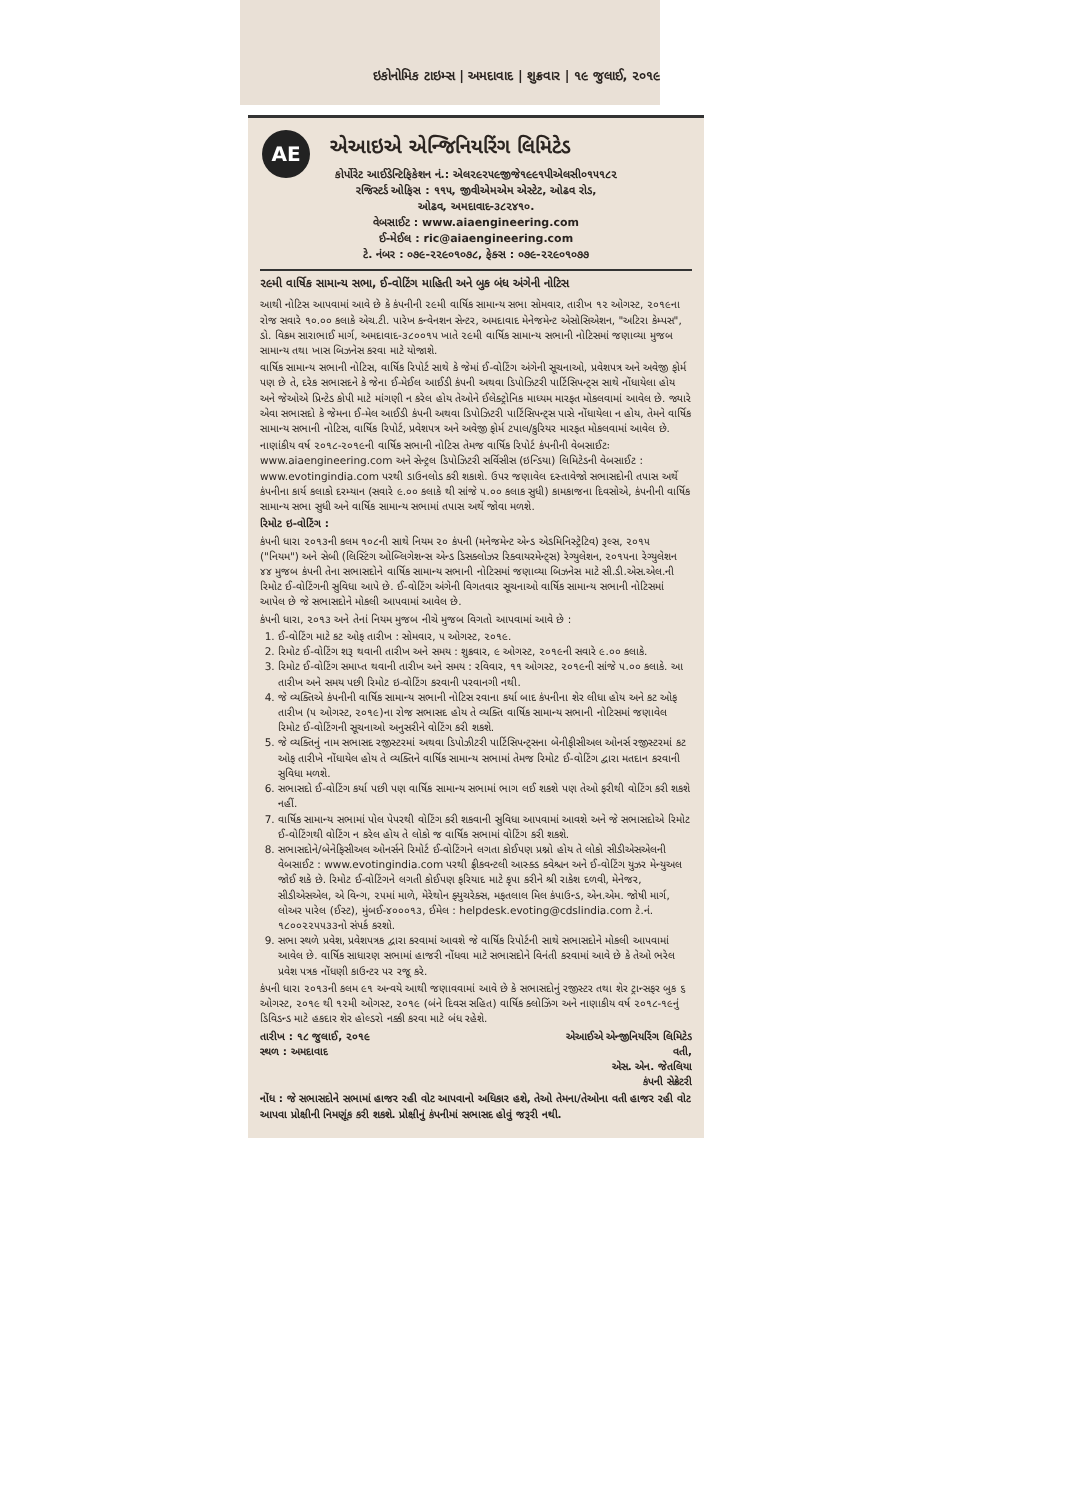ઇકોનોમિક ટાઇમ્સ | અમદાવાદ | શુક્રવાર | ૧૯ જુલાઈ, ૨૦૧૯
AE
એઆઇએ એન્જિનિયરિંગ લિમિટેડ
કોર્પોરેટ આઈડેન્ટિફિકેશન નં.: એલ૨૯૨૫૯જીજે૧૯૯૧પીએલસી૦૧૫૧૮૨
રજિસ્ટર્ડ ઓફિસ : ૧૧૫, જીવીએમએમ એસ્ટેટ, ઓઢવ રોડ,
ઓઢવ, અમદાવાદ-૩૮૨૪૧૦.
વેબસાઈટ : www.aiaengineering.com
ઈ-મેઈલ : ric@aiaengineering.com
ટે. નંબર : ૦૭૯-૨૨૯૦૧૦૭૮, ફેક્સ : ૦૭૯-૨૨૯૦૧૦૭૭
૨૯મી વાર્ષિક સામાન્ય સભા, ઈ-વોટિંગ માહિતી અને બુક બંધ અંગેની નોટિસ
આથી નોટિસ આપવામાં આવે છે કે કંપનીની ૨૯મી વાર્ષિક સામાન્ય સભા સોમવાર, તારીખ ૧૨ ઓગસ્ટ, ૨૦૧૯ના રોજ સવારે ૧૦.૦૦ કલાકે એચ.ટી. પારેખ કન્વેનશન સેન્ટર, અમદાવાદ મેનેજમેન્ટ એસોસિએશન, "અટિરા કેમ્પસ", ડો. વિક્રમ સારાભાઈ માર્ગ, અમદાવાદ-૩૮૦૦૧૫ ખાતે ૨૯મી વાર્ષિક સામાન્ય સભાની નોટિસમાં જણાવ્યા મુજબ સામાન્ય તથા ખાસ બિઝનેસ કરવા માટે યોજાશે.
વાર્ષિક સામાન્ય સભાની નોટિસ, વાર્ષિક રિપોર્ટ સાથે કે જેમાં ઈ-વોટિંગ અંગેની સૂચનાઓ, પ્રવેશપત્ર અને અવેજી ફોર્મ પણ છે તે, દરેક સભાસદને કે જેના ઈ-મેઈલ આઈડી કંપની અથવા ડિપોઝિટરી પાર્ટિસિપન્ટ્સ સાથે નોંધાયેલા હોય અને જેઓએ પ્રિન્ટેડ કોપી માટે માંગણી ન કરેલ હોય તેઓને ઈલેક્ટ્રોનિક માધ્યમ મારફત મોકલવામાં આવેલ છે. જ્યારે એવા સભાસદો કે જેમના ઈ-મેલ આઈડી કંપની અથવા ડિપોઝિટરી પાર્ટિસિપન્ટ્સ પાસે નોંધાયેલા ન હોય, તેમને વાર્ષિક સામાન્ય સભાની નોટિસ, વાર્ષિક રિપોર્ટ, પ્રવેશપત્ર અને અવેજી ફોર્મ ટપાલ/કુરિયર મારફત મોકલવામાં આવેલ છે.
નાણાંકીય વર્ષ ૨૦૧૮-૨૦૧૯ની વાર્ષિક સભાની નોટિસ તેમજ વાર્ષિક રિપોર્ટ કંપનીની વેબસાઈટઃ www.aiaengineering.com અને સેન્ટ્રલ ડિપોઝિટરી સર્વિસીસ (ઇન્ડિયા) લિમિટેડની વેબસાઈટ : www.evotingindia.com પરથી ડાઉનલોડ કરી શકાશે. ઉપર જણાવેલ દસ્તાવેજો સભાસદોની તપાસ અર્થે કંપનીના કાર્ય કલાકો દરમ્યાન (સવારે ૯.૦૦ કલાકે થી સાંજે ૫.૦૦ કલાક સુધી) કામકાજના દિવસોએ, કંપનીની વાર્ષિક સામાન્ય સભા સુધી અને વાર્ષિક સામાન્ય સભામાં તપાસ અર્થે જોવા મળશે.
રિમોટ ઇ-વોટિંગ :
કંપની ધારા ૨૦૧૩ની કલમ ૧૦૮ની સાથે નિયમ ૨૦ કંપની (મનેજમેન્ટ એન્ડ એડમિનિસ્ટ્રેટિવ) રૂલ્સ, ૨૦૧૫ ("નિયમ") અને સેબી (લિસ્ટિંગ ઓબ્લિગેશન્સ એન્ડ ડિસક્લોઝર રિક્વાયરમેન્ટ્સ) રેગ્યુલેશન, ૨૦૧૫ના રેગ્યુલેશન ૪૪ મુજબ કંપની તેના સભાસદોને વાર્ષિક સામાન્ય સભાની નોટિસમાં જણાવ્યા બિઝનેસ માટે સી.ડી.એસ.એલ.ની રિમોટ ઈ-વોટિંગની સુવિધા આપે છે. ઈ-વોટિંગ અંગેની વિગતવાર સૂચનાઓ વાર્ષિક સામાન્ય સભાની નોટિસમાં આપેલ છે જે સભાસદોને મોકલી આપવામાં આવેલ છે.
કંપની ધારા, ૨૦૧૩ અને તેનાં નિયમ મુજબ નીચે મુજબ વિગતો આપવામાં આવે છે :
1. ઈ-વોટિંગ માટે કટ ઓફ તારીખ : સોમવાર, ૫ ઓગસ્ટ, ૨૦૧૯.
2. રિમોટ ઈ-વોટિંગ શરૂ થવાની તારીખ અને સમય : શુક્રવાર, ૯ ઓગસ્ટ, ૨૦૧૯ની સવારે ૯.૦૦ કલાકે.
3. રિમોટ ઈ-વોટિંગ સમાપ્ત થવાની તારીખ અને સમય : રવિવાર, ૧૧ ઓગસ્ટ, ૨૦૧૯ની સાંજે ૫.૦૦ કલાકે. આ તારીખ અને સમય પછી રિમોટ ઇ-વોટિંગ કરવાની પરવાનગી નથી.
4. જે વ્યક્તિએ કંપનીની વાર્ષિક સામાન્ય સભાની નોટિસ રવાના કર્યા બાદ કંપનીના શેર લીધા હોય અને કટ ઓફ તારીખ (૫ ઓગસ્ટ, ૨૦૧૯)ના રોજ સભાસદ હોય તે વ્યક્તિ વાર્ષિક સામાન્ય સભાની નોટિસમાં જણાવેલ રિમોટ ઈ-વોટિંગની સૂચનાઓ અનુસરીને વોટિંગ કરી શકશે.
5. જે વ્યક્તિનું નામ સભાસદ રજીસ્ટરમાં અથવા ડિપોઝીટરી પાર્ટિસિપન્ટ્સના બેનીફીસીઅલ ઓનર્સ રજીસ્ટરમાં કટ ઓફ તારીખે નોંધાયેલ હોય તે વ્યક્તિને વાર્ષિક સામાન્ય સભામાં તેમજ રિમોટ ઈ-વોટિંગ દ્વારા મતદાન કરવાની સુવિધા મળશે.
6. સભાસદો ઈ-વોટિંગ કર્યા પછી પણ વાર્ષિક સામાન્ય સભામાં ભાગ લઈ શકશે પણ તેઓ ફરીથી વોટિંગ કરી શકશે નહીં.
7. વાર્ષિક સામાન્ય સભામાં પોલ પેપરથી વોટિંગ કરી શકવાની સુવિધા આપવામાં આવશે અને જે સભાસદોએ રિમોટ ઈ-વોટિંગથી વોટિંગ ન કરેલ હોય તે લોકો જ વાર્ષિક સભામાં વોટિંગ કરી શકશે.
8. સભાસદોને/બેનેફિસીઅલ ઓનર્સને રિમોર્ટ ઈ-વોટિંગને લગતા કોઈપણ પ્રશ્નો હોય તે લોકો સીડીએસએલની વેબસાઈટ : www.evotingindia.com પરથી ફ્રીકવન્ટલી આસ્ક્ડ ક્વેશ્ચન અને ઈ-વોટિંગ યુઝર મેન્યુઅલ જોઈ શકે છે. રિમોટ ઈ-વોટિંગને લગતી કોઈપણ ફરિયાદ માટે કૃપા કરીને શ્રી રાકેશ દળવી, મેનેજર, સીડીએસએલ, એ વિન્ગ, ૨૫માં માળે, મેરેથોન ફ્યુચરેક્સ, મફતલાલ મિલ કંપાઉન્ડ, એન.એમ. જોષી માર્ગ, લોઅર પારેલ (ઈસ્ટ), મુંબઈ-૪૦૦૦૧૩, ઈમેલ : helpdesk.evoting@cdslindia.com ટે.નં. ૧૮૦૦૨૨૫૫૩૩નો સંપર્ક કરશો.
9. સભા સ્થળે પ્રવેશ, પ્રવેશપત્રક દ્વારા કરવામાં આવશે જે વાર્ષિક રિપોર્ટની સાથે સભાસદોને મોકલી આપવામાં આવેલ છે. વાર્ષિક સાધારણ સભામાં હાજરી નોંધવા માટે સભાસદોને વિનંતી કરવામાં આવે છે કે તેઓ ભરેલ પ્રવેશ પત્રક નોંધણી કાઉન્ટર પર રજૂ કરે.
કંપની ધારા ૨૦૧૩ની કલમ ૯૧ અન્વયે આથી જણાવવામાં આવે છે કે સભાસદોનું રજીસ્ટર તથા શેર ટ્રાન્સફર બુક ૬ ઓગસ્ટ, ૨૦૧૯ થી ૧૨મી ઓગસ્ટ, ૨૦૧૯ (બંને દિવસ સહિત) વાર્ષિક ક્લોઝિંગ અને નાણાકીય વર્ષ ૨૦૧૮-૧૯નું ડિવિડન્ડ માટે હકદાર શેર હોલ્ડરો નક્કી કરવા માટે બંધ રહેશે.
તારીખ : ૧૮ જુલાઈ, ૨૦૧૯ એઆઈએ એન્જીનિયરિંગ લિમિટેડ
સ્થળ : અમદાવાદ વતી,
એસ. એન. જેતલિયા
કંપની સેક્રેટરી
નોંધ : જે સભાસદોને સભામાં હાજર રહી વોટ આપવાનો અધિકાર હશે, તેઓ તેમના/તેઓના વતી હાજર રહી વોટ આપવા પ્રોક્ષીની નિમણૂંક કરી શકશે. પ્રોક્ષીનું કંપનીમાં સભાસદ હોવું જરૂરી નથી.